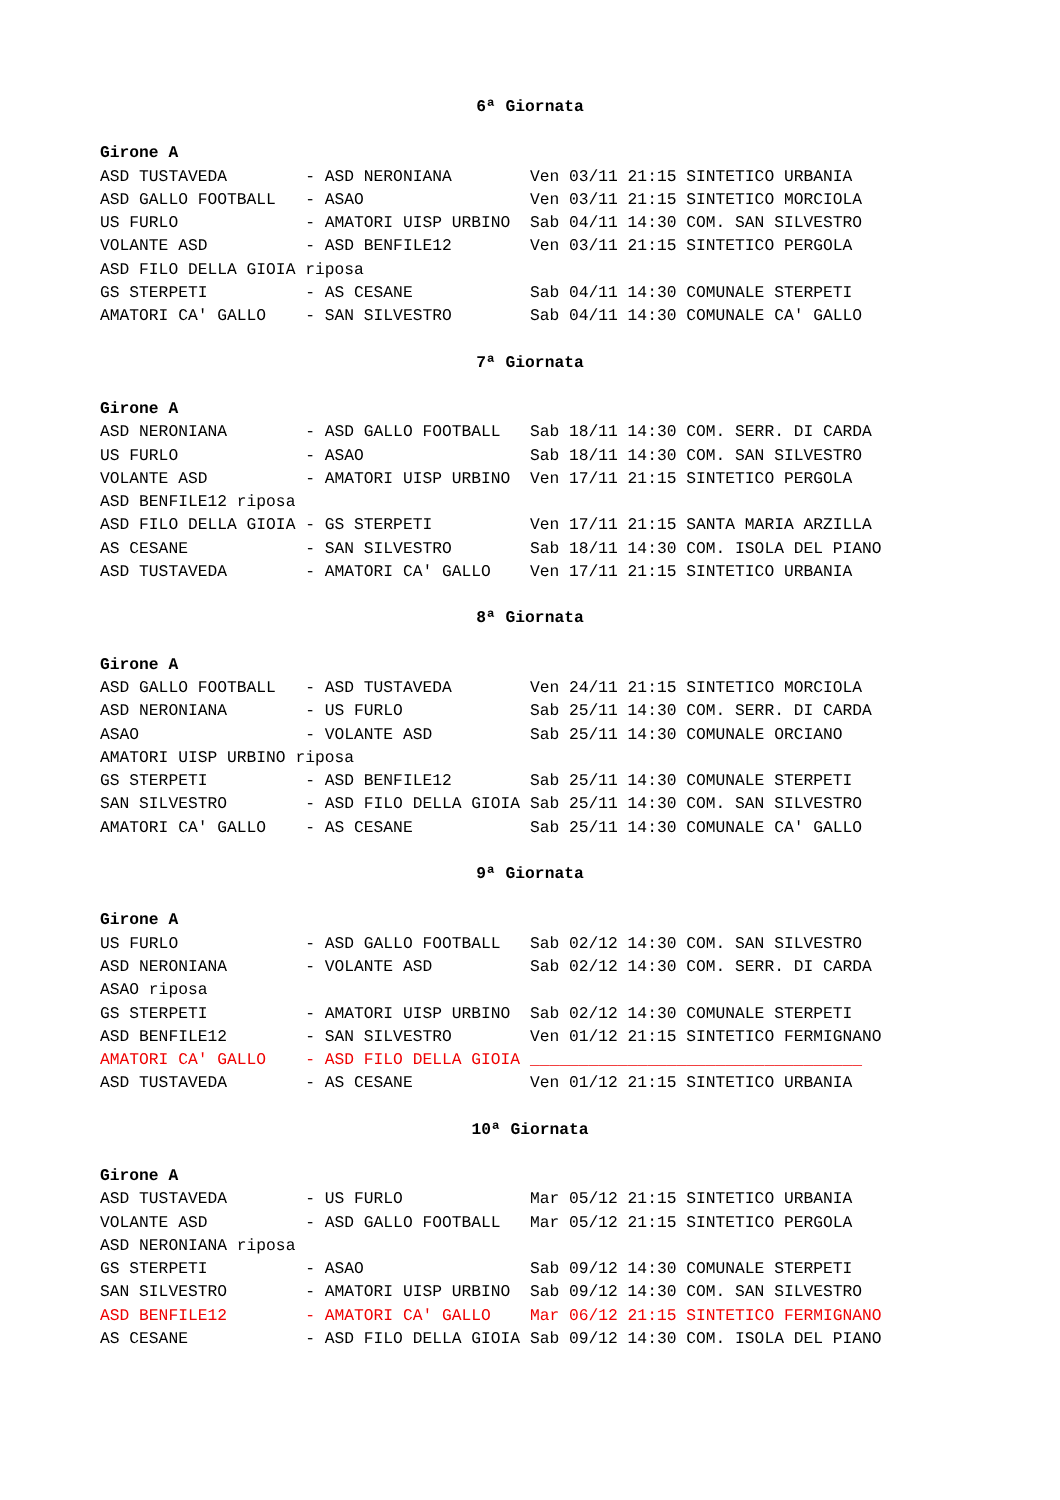6ª Giornata
Girone A
ASD TUSTAVEDA        - ASD NERONIANA        Ven 03/11 21:15 SINTETICO URBANIA
ASD GALLO FOOTBALL   - ASAO                 Ven 03/11 21:15 SINTETICO MORCIOLA
US FURLO             - AMATORI UISP URBINO  Sab 04/11 14:30 COM. SAN SILVESTRO
VOLANTE ASD          - ASD BENFILE12        Ven 03/11 21:15 SINTETICO PERGOLA
ASD FILO DELLA GIOIA riposa
GS STERPETI          - AS CESANE            Sab 04/11 14:30 COMUNALE STERPETI
AMATORI CA' GALLO    - SAN SILVESTRO        Sab 04/11 14:30 COMUNALE CA' GALLO
7ª Giornata
Girone A
ASD NERONIANA        - ASD GALLO FOOTBALL   Sab 18/11 14:30 COM. SERR. DI CARDA
US FURLO             - ASAO                 Sab 18/11 14:30 COM. SAN SILVESTRO
VOLANTE ASD          - AMATORI UISP URBINO  Ven 17/11 21:15 SINTETICO PERGOLA
ASD BENFILE12 riposa
ASD FILO DELLA GIOIA - GS STERPETI          Ven 17/11 21:15 SANTA MARIA ARZILLA
AS CESANE            - SAN SILVESTRO        Sab 18/11 14:30 COM. ISOLA DEL PIANO
ASD TUSTAVEDA        - AMATORI CA' GALLO    Ven 17/11 21:15 SINTETICO URBANIA
8ª Giornata
Girone A
ASD GALLO FOOTBALL   - ASD TUSTAVEDA        Ven 24/11 21:15 SINTETICO MORCIOLA
ASD NERONIANA        - US FURLO             Sab 25/11 14:30 COM. SERR. DI CARDA
ASAO                 - VOLANTE ASD          Sab 25/11 14:30 COMUNALE ORCIANO
AMATORI UISP URBINO riposa
GS STERPETI          - ASD BENFILE12        Sab 25/11 14:30 COMUNALE STERPETI
SAN SILVESTRO        - ASD FILO DELLA GIOIA Sab 25/11 14:30 COM. SAN SILVESTRO
AMATORI CA' GALLO    - AS CESANE            Sab 25/11 14:30 COMUNALE CA' GALLO
9ª Giornata
Girone A
US FURLO             - ASD GALLO FOOTBALL   Sab 02/12 14:30 COM. SAN SILVESTRO
ASD NERONIANA        - VOLANTE ASD          Sab 02/12 14:30 COM. SERR. DI CARDA
ASAO riposa
GS STERPETI          - AMATORI UISP URBINO  Sab 02/12 14:30 COMUNALE STERPETI
ASD BENFILE12        - SAN SILVESTRO        Ven 01/12 21:15 SINTETICO FERMIGNANO
AMATORI CA' GALLO    - ASD FILO DELLA GIOIA __________________________________
ASD TUSTAVEDA        - AS CESANE            Ven 01/12 21:15 SINTETICO URBANIA
10ª Giornata
Girone A
ASD TUSTAVEDA        - US FURLO             Mar 05/12 21:15 SINTETICO URBANIA
VOLANTE ASD          - ASD GALLO FOOTBALL   Mar 05/12 21:15 SINTETICO PERGOLA
ASD NERONIANA riposa
GS STERPETI          - ASAO                 Sab 09/12 14:30 COMUNALE STERPETI
SAN SILVESTRO        - AMATORI UISP URBINO  Sab 09/12 14:30 COM. SAN SILVESTRO
ASD BENFILE12        - AMATORI CA' GALLO    Mar 06/12 21:15 SINTETICO FERMIGNANO
AS CESANE            - ASD FILO DELLA GIOIA Sab 09/12 14:30 COM. ISOLA DEL PIANO